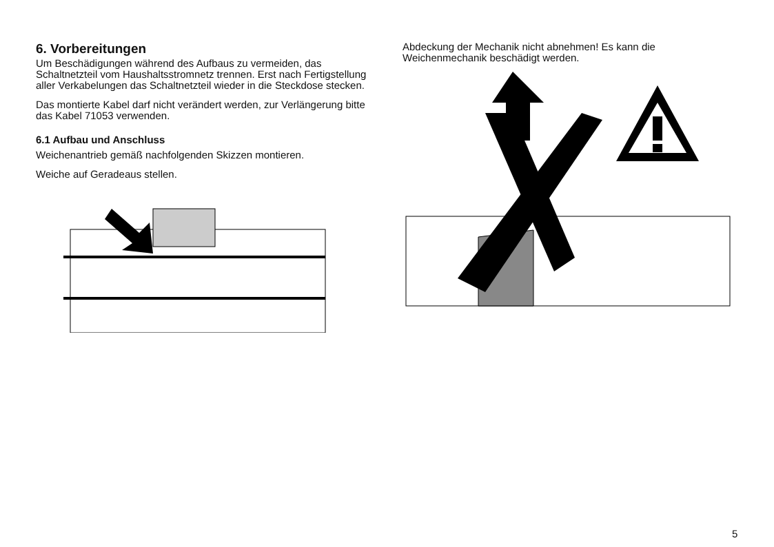6. Vorbereitungen
Um Beschädigungen während des Aufbaus zu vermeiden, das Schaltnetzteil vom Haushaltsstromnetz trennen. Erst nach Fertigstellung aller Verkabelungen das Schaltnetzteil wieder in die Steckdose stecken.
Das montierte Kabel darf nicht verändert werden, zur Verlängerung bitte das Kabel 71053 verwenden.
6.1 Aufbau und Anschluss
Weichenantrieb gemäß nachfolgenden Skizzen montieren.
Weiche auf Geradeaus stellen.
Abdeckung der Mechanik nicht abnehmen! Es kann die Weichenmechanik beschädigt werden.
5